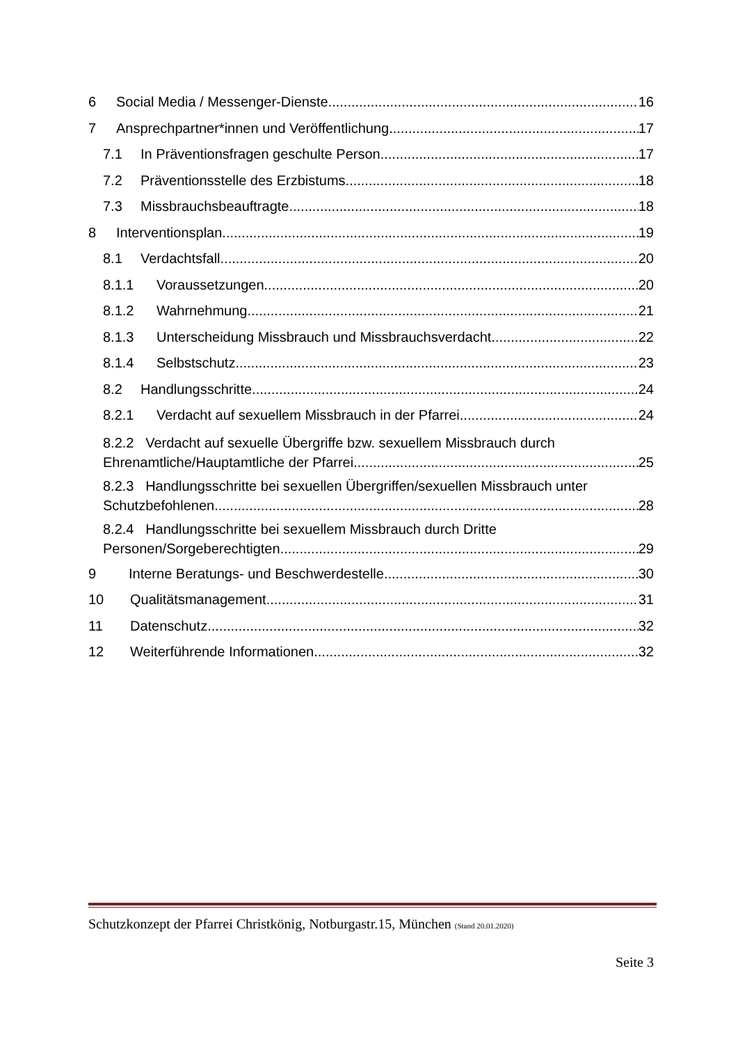6 Social Media / Messenger-Dienste 16
7 Ansprechpartner*innen und Veröffentlichung 17
7.1 In Präventionsfragen geschulte Person 17
7.2 Präventionsstelle des Erzbistums 18
7.3 Missbrauchsbeauftragte 18
8 Interventionsplan 19
8.1 Verdachtsfall 20
8.1.1 Voraussetzungen 20
8.1.2 Wahrnehmung 21
8.1.3 Unterscheidung Missbrauch und Missbrauchsverdacht 22
8.1.4 Selbstschutz 23
8.2 Handlungsschritte 24
8.2.1 Verdacht auf sexuellem Missbrauch in der Pfarrei 24
8.2.2 Verdacht auf sexuelle Übergriffe bzw. sexuellem Missbrauch durch
Ehrenamtliche/Hauptamtliche der Pfarrei 25
8.2.3 Handlungsschritte bei sexuellen Übergriffen/sexuellen Missbrauch unter
Schutzbefohlenen 28
8.2.4 Handlungsschritte bei sexuellem Missbrauch durch Dritte
Personen/Sorgeberechtigten 29
9 Interne Beratungs- und Beschwerdestelle 30
10 Qualitätsmanagement 31
11 Datenschutz 32
12 Weiterführende Informationen 32
Schutzkonzept der Pfarrei Christkönig, Notburgastr.15, München (Stand 20.01.2020)
Seite 3